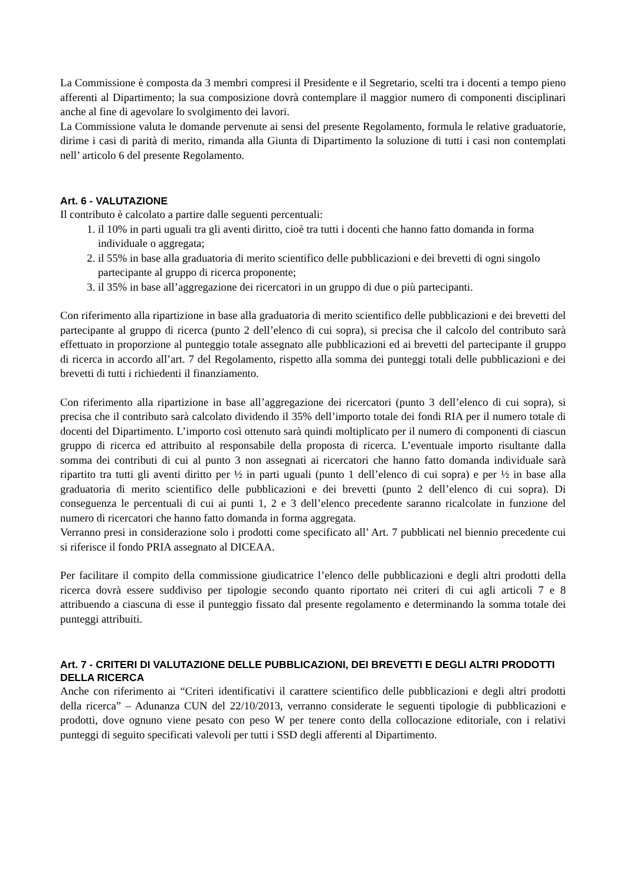La Commissione è composta da 3 membri compresi il Presidente e il Segretario, scelti tra i docenti a tempo pieno afferenti al Dipartimento; la sua composizione dovrà contemplare il maggior numero di componenti disciplinari anche al fine di agevolare lo svolgimento dei lavori.
La Commissione valuta le domande pervenute ai sensi del presente Regolamento, formula le relative graduatorie, dirime i casi di parità di merito, rimanda alla Giunta di Dipartimento la soluzione di tutti i casi non contemplati nell’ articolo 6 del presente Regolamento.
Art. 6 - VALUTAZIONE
Il contributo è calcolato a partire dalle seguenti percentuali:
1. il 10% in parti uguali tra gli aventi diritto, cioè tra tutti i docenti che hanno fatto domanda in forma individuale o aggregata;
2. il 55% in base alla graduatoria di merito scientifico delle pubblicazioni e dei brevetti di ogni singolo partecipante al gruppo di ricerca proponente;
3. il 35% in base all’aggregazione dei ricercatori in un gruppo di due o più partecipanti.
Con riferimento alla ripartizione in base alla graduatoria di merito scientifico delle pubblicazioni e dei brevetti del partecipante al gruppo di ricerca (punto 2 dell’elenco di cui sopra), si precisa che il calcolo del contributo sarà effettuato in proporzione al punteggio totale assegnato alle pubblicazioni ed ai brevetti del partecipante il gruppo di ricerca in accordo all’art. 7 del Regolamento, rispetto alla somma dei punteggi totali delle pubblicazioni e dei brevetti di tutti i richiedenti il finanziamento.
Con riferimento alla ripartizione in base all’aggregazione dei ricercatori (punto 3 dell’elenco di cui sopra), si precisa che il contributo sarà calcolato dividendo il 35% dell’importo totale dei fondi RIA per il numero totale di docenti del Dipartimento. L’importo così ottenuto sarà quindi moltiplicato per il numero di componenti di ciascun gruppo di ricerca ed attribuito al responsabile della proposta di ricerca. L’eventuale importo risultante dalla somma dei contributi di cui al punto 3 non assegnati ai ricercatori che hanno fatto domanda individuale sarà ripartito tra tutti gli aventi diritto per ½ in parti uguali (punto 1 dell’elenco di cui sopra) e per ½ in base alla graduatoria di merito scientifico delle pubblicazioni e dei brevetti (punto 2 dell’elenco di cui sopra). Di conseguenza le percentuali di cui ai punti 1, 2 e 3 dell’elenco precedente saranno ricalcolate in funzione del numero di ricercatori che hanno fatto domanda in forma aggregata.
Verranno presi in considerazione solo i prodotti come specificato all’ Art. 7 pubblicati nel biennio precedente cui si riferisce il fondo PRIA assegnato al DICEAA.
Per facilitare il compito della commissione giudicatrice l’elenco delle pubblicazioni e degli altri prodotti della ricerca dovrà essere suddiviso per tipologie secondo quanto riportato nei criteri di cui agli articoli 7 e 8 attribuendo a ciascuna di esse il punteggio fissato dal presente regolamento e determinando la somma totale dei punteggi attribuiti.
Art. 7 - CRITERI DI VALUTAZIONE DELLE PUBBLICAZIONI, DEI BREVETTI E DEGLI ALTRI PRODOTTI DELLA RICERCA
Anche con riferimento ai “Criteri identificativi il carattere scientifico delle pubblicazioni e degli altri prodotti della ricerca” – Adunanza CUN del 22/10/2013, verranno considerate le seguenti tipologie di pubblicazioni e prodotti, dove ognuno viene pesato con peso W per tenere conto della collocazione editoriale, con i relativi punteggi di seguito specificati valevoli per tutti i SSD degli afferenti al Dipartimento.